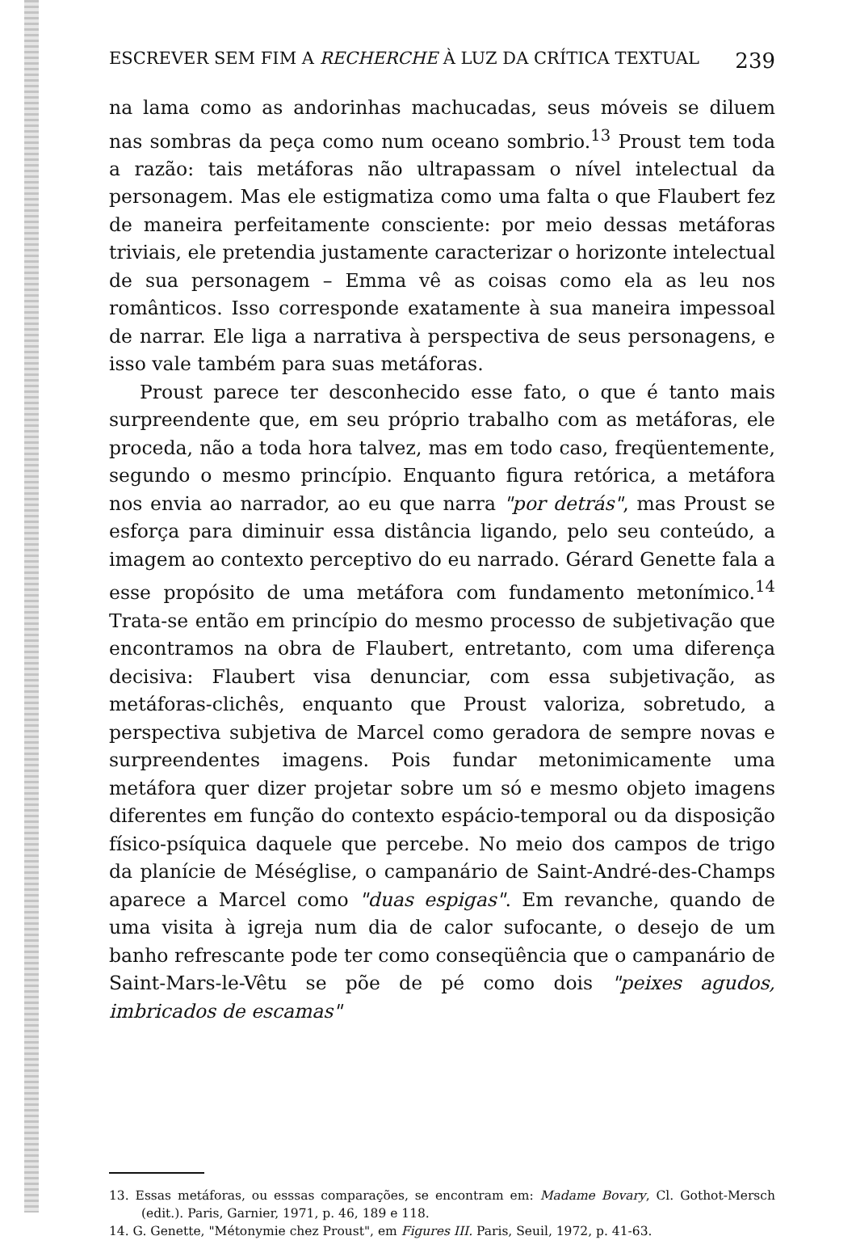ESCREVER SEM FIM A RECHERCHE À LUZ DA CRÍTICA TEXTUAL 239
na lama como as andorinhas machucadas, seus móveis se diluem nas sombras da peça como num oceano sombrio.<sup>13</sup> Proust tem toda a razão: tais metáforas não ultrapassam o nível intelectual da personagem. Mas ele estigmatiza como uma falta o que Flaubert fez de maneira perfeitamente consciente: por meio dessas metáforas triviais, ele pretendia justamente caracterizar o horizonte intelectual de sua personagem – Emma vê as coisas como ela as leu nos românticos. Isso corresponde exatamente à sua maneira impessoal de narrar. Ele liga a narrativa à perspectiva de seus personagens, e isso vale também para suas metáforas.
Proust parece ter desconhecido esse fato, o que é tanto mais surpreendente que, em seu próprio trabalho com as metáforas, ele proceda, não a toda hora talvez, mas em todo caso, freqüentemente, segundo o mesmo princípio. Enquanto figura retórica, a metáfora nos envia ao narrador, ao eu que narra "por detrás", mas Proust se esforça para diminuir essa distância ligando, pelo seu conteúdo, a imagem ao contexto perceptivo do eu narrado. Gérard Genette fala a esse propósito de uma metáfora com fundamento metonímico.<sup>14</sup> Trata-se então em princípio do mesmo processo de subjetivação que encontramos na obra de Flaubert, entretanto, com uma diferença decisiva: Flaubert visa denunciar, com essa subjetivação, as metáforas-clichês, enquanto que Proust valoriza, sobretudo, a perspectiva subjetiva de Marcel como geradora de sempre novas e surpreendentes imagens. Pois fundar metonimicamente uma metáfora quer dizer projetar sobre um só e mesmo objeto imagens diferentes em função do contexto espácio-temporal ou da disposição físico-psíquica daquele que percebe. No meio dos campos de trigo da planície de Méséglise, o campanário de Saint-André-des-Champs aparece a Marcel como "duas espigas". Em revanche, quando de uma visita à igreja num dia de calor sufocante, o desejo de um banho refrescante pode ter como conseqüência que o campanário de Saint-Mars-le-Vêtu se põe de pé como dois "peixes agudos, imbricados de escamas"
13. Essas metáforas, ou esssas comparações, se encontram em: Madame Bovary, Cl. Gothot-Mersch (edit.). Paris, Garnier, 1971, p. 46, 189 e 118.
14. G. Genette, "Métonymie chez Proust", em Figures III. Paris, Seuil, 1972, p. 41-63.